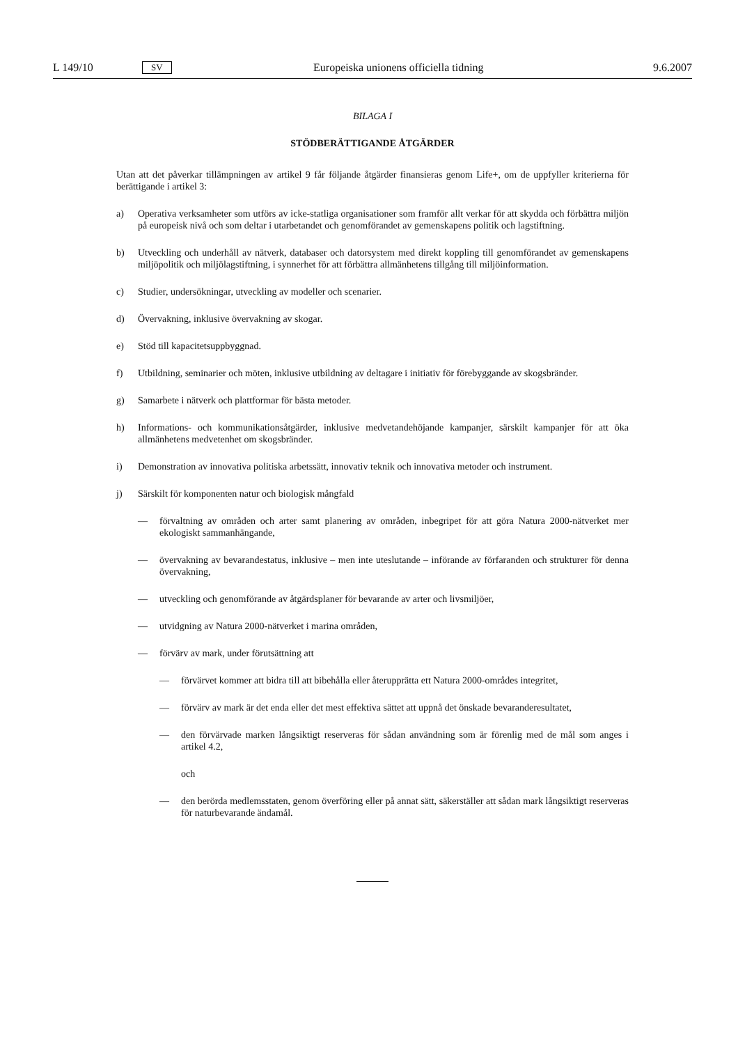L 149/10 SV Europeiska unionens officiella tidning 9.6.2007
BILAGA I
STÖDBERÄTTIGANDE ÅTGÄRDER
Utan att det påverkar tillämpningen av artikel 9 får följande åtgärder finansieras genom Life+, om de uppfyller kriterierna för berättigande i artikel 3:
a) Operativa verksamheter som utförs av icke-statliga organisationer som framför allt verkar för att skydda och förbättra miljön på europeisk nivå och som deltar i utarbetandet och genomförandet av gemenskapens politik och lagstiftning.
b) Utveckling och underhåll av nätverk, databaser och datorsystem med direkt koppling till genomförandet av gemenskapens miljöpolitik och miljölagstiftning, i synnerhet för att förbättra allmänhetens tillgång till miljöinformation.
c) Studier, undersökningar, utveckling av modeller och scenarier.
d) Övervakning, inklusive övervakning av skogar.
e) Stöd till kapacitetsuppbyggnad.
f) Utbildning, seminarier och möten, inklusive utbildning av deltagare i initiativ för förebyggande av skogsbränder.
g) Samarbete i nätverk och plattformar för bästa metoder.
h) Informations- och kommunikationsåtgärder, inklusive medvetandehöjande kampanjer, särskilt kampanjer för att öka allmänhetens medvetenhet om skogsbränder.
i) Demonstration av innovativa politiska arbetssätt, innovativ teknik och innovativa metoder och instrument.
j) Särskilt för komponenten natur och biologisk mångfald
— förvaltning av områden och arter samt planering av områden, inbegripet för att göra Natura 2000-nätverket mer ekologiskt sammanhängande,
— övervakning av bevarandestatus, inklusive – men inte uteslutande – införande av förfaranden och strukturer för denna övervakning,
— utveckling och genomförande av åtgärdsplaner för bevarande av arter och livsmiljöer,
— utvidgning av Natura 2000-nätverket i marina områden,
— förvärv av mark, under förutsättning att
— förvärvet kommer att bidra till att bibehålla eller återupprätta ett Natura 2000-områdes integritet,
— förvärv av mark är det enda eller det mest effektiva sättet att uppnå det önskade bevaranderesultatet,
— den förvärvade marken långsiktigt reserveras för sådan användning som är förenlig med de mål som anges i artikel 4.2,
och
— den berörda medlemsstaten, genom överföring eller på annat sätt, säkerställer att sådan mark långsiktigt reserveras för naturbevarande ändamål.